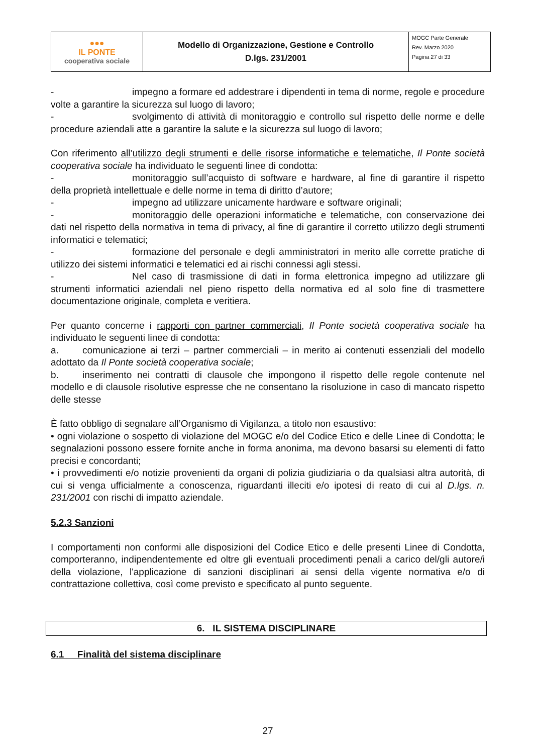| ●●● IL PONTE cooperativa sociale | Modello di Organizzazione, Gestione e Controllo D.lgs. 231/2001 | MOGC Parte Generale Rev. Marzo 2020 Pagina 27 di 33 |
- impegno a formare ed addestrare i dipendenti in tema di norme, regole e procedure volte a garantire la sicurezza sul luogo di lavoro;
- svolgimento di attività di monitoraggio e controllo sul rispetto delle norme e delle procedure aziendali atte a garantire la salute e la sicurezza sul luogo di lavoro;
Con riferimento all’utilizzo degli strumenti e delle risorse informatiche e telematiche, Il Ponte società cooperativa sociale ha individuato le seguenti linee di condotta:
- monitoraggio sull’acquisto di software e hardware, al fine di garantire il rispetto della proprietà intellettuale e delle norme in tema di diritto d’autore;
- impegno ad utilizzare unicamente hardware e software originali;
- monitoraggio delle operazioni informatiche e telematiche, con conservazione dei dati nel rispetto della normativa in tema di privacy, al fine di garantire il corretto utilizzo degli strumenti informatici e telematici;
- formazione del personale e degli amministratori in merito alle corrette pratiche di utilizzo dei sistemi informatici e telematici ed ai rischi connessi agli stessi.
- Nel caso di trasmissione di dati in forma elettronica impegno ad utilizzare gli strumenti informatici aziendali nel pieno rispetto della normativa ed al solo fine di trasmettere documentazione originale, completa e veritiera.
Per quanto concerne i rapporti con partner commerciali, Il Ponte società cooperativa sociale ha individuato le seguenti linee di condotta:
a. comunicazione ai terzi – partner commerciali – in merito ai contenuti essenziali del modello adottato da Il Ponte società cooperativa sociale;
b. inserimento nei contratti di clausole che impongono il rispetto delle regole contenute nel modello e di clausole risolutive espresse che ne consentano la risoluzione in caso di mancato rispetto delle stesse
È fatto obbligo di segnalare all’Organismo di Vigilanza, a titolo non esaustivo:
• ogni violazione o sospetto di violazione del MOGC e/o del Codice Etico e delle Linee di Condotta; le segnalazioni possono essere fornite anche in forma anonima, ma devono basarsi su elementi di fatto precisi e concordanti;
• i provvedimenti e/o notizie provenienti da organi di polizia giudiziaria o da qualsiasi altra autorità, di cui si venga ufficialmente a conoscenza, riguardanti illeciti e/o ipotesi di reato di cui al D.lgs. n. 231/2001 con rischi di impatto aziendale.
5.2.3 Sanzioni
I comportamenti non conformi alle disposizioni del Codice Etico e delle presenti Linee di Condotta, comporteranno, indipendentemente ed oltre gli eventuali procedimenti penali a carico del/gli autore/i della violazione, l'applicazione di sanzioni disciplinari ai sensi della vigente normativa e/o di contrattazione collettiva, così come previsto e specificato al punto seguente.
6. IL SISTEMA DISCIPLINARE
6.1 Finalità del sistema disciplinare
27